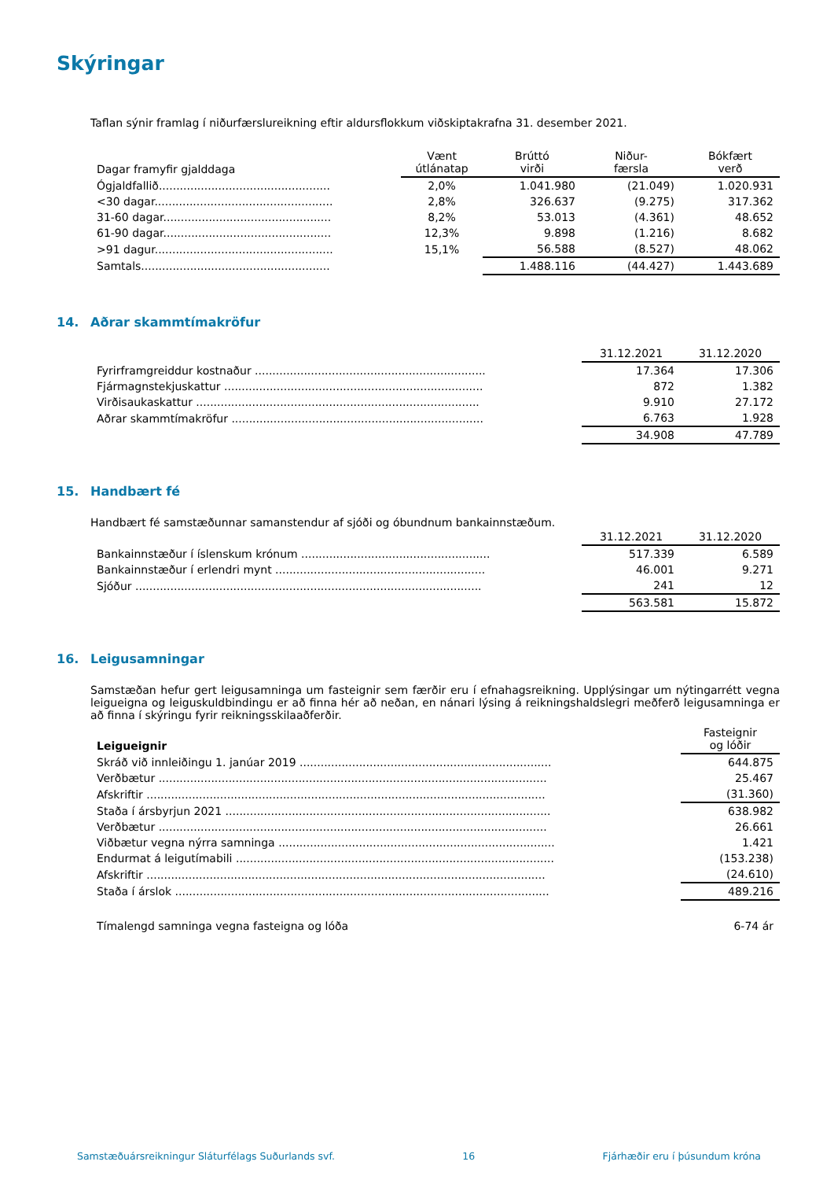Skýringar
Taflan sýnir framlag í niðurfærslureikning eftir aldursflokkum viðskiptakrafna 31. desember 2021.
| Dagar framyfir gjalddaga | Vænt útlánatap | Brúttó virði | Niður- færsla | Bókfært verð |
| --- | --- | --- | --- | --- |
| Ógjaldfallið................................................. | 2,0% | 1.041.980 | (21.049) | 1.020.931 |
| <30 dagar................................................... | 2,8% | 326.637 | (9.275) | 317.362 |
| 31-60 dagar................................................ | 8,2% | 53.013 | (4.361) | 48.652 |
| 61-90 dagar................................................ | 12,3% | 9.898 | (1.216) | 8.682 |
| >91 dagur................................................... | 15,1% | 56.588 | (8.527) | 48.062 |
| Samtals...................................................... | | 1.488.116 | (44.427) | 1.443.689 |
14. Aðrar skammtímakröfur
| | 31.12.2021 | 31.12.2020 |
| --- | --- | --- |
| Fyrirframgreiddur kostnaður .................................................................. | 17.364 | 17.306 |
| Fjármagnstekjuskattur .......................................................................... | 872 | 1.382 |
| Virðisaukaskattur ................................................................................. | 9.910 | 27.172 |
| Aðrar skammtímakröfur ........................................................................ | 6.763 | 1.928 |
| | 34.908 | 47.789 |
15. Handbært fé
Handbært fé samstæðunnar samanstendur af sjóði og óbundnum bankainnstæðum.
| | 31.12.2021 | 31.12.2020 |
| --- | --- | --- |
| Bankainnstæður í íslenskum krónum ...................................................... | 517.339 | 6.589 |
| Bankainnstæður í erlendri mynt ............................................................ | 46.001 | 9.271 |
| Sjóður ................................................................................................... | 241 | 12 |
| | 563.581 | 15.872 |
16. Leigusamningar
Samstæðan hefur gert leigusamninga um fasteignir sem færðir eru í efnahagsreikning. Upplýsingar um nýtingarrétt vegna leigueigna og leiguskuldbindingu er að finna hér að neðan, en nánari lýsing á reikningshaldslegri meðferð leigusamninga er að finna í skýringu fyrir reikningsskilaaðferðir.
| Leigueignir | Fasteignir og lóðir |
| --- | --- |
| Skráð við innleiðingu 1. janúar 2019 ........................................................................ | 644.875 |
| Verðbætur ............................................................................................................... | 25.467 |
| Afskriftir .................................................................................................................. | (31.360) |
| Staða í ársbyrjun 2021 ............................................................................................. | 638.982 |
| Verðbætur ............................................................................................................... | 26.661 |
| Viðbætur vegna nýrra samninga ............................................................................... | 1.421 |
| Endurmat á leigutímabili ........................................................................................... | (153.238) |
| Afskriftir .................................................................................................................. | (24.610) |
| Staða í árslok ........................................................................................................... | 489.216 |
| Tímalengd samninga vegna fasteigna og lóða | 6-74 ár |
Samstæðuársreikningur Sláturfélags Suðurlands svf. 16 Fjárhæðir eru í þúsundum króna